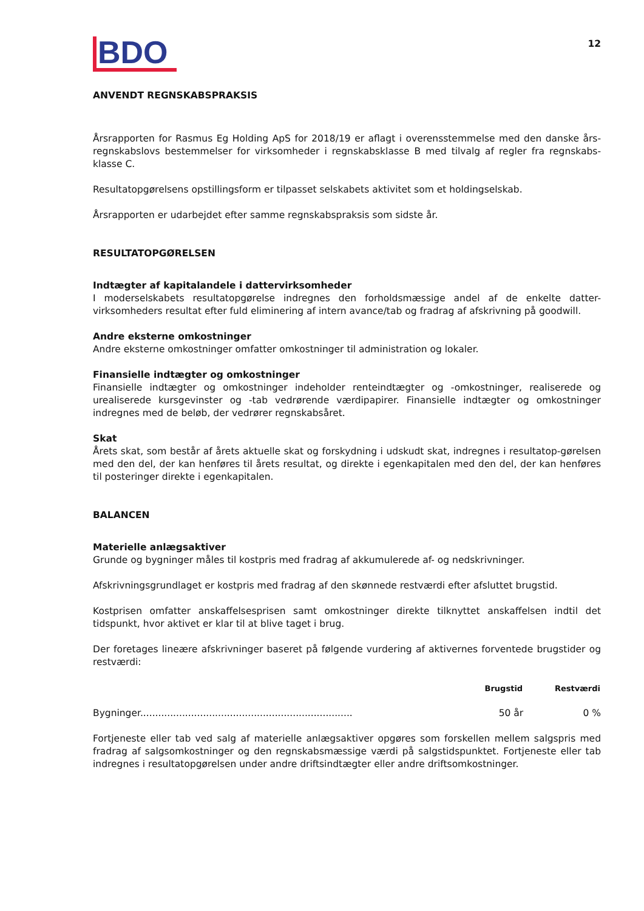BDO 12
ANVENDT REGNSKABSPRAKSIS
Årsrapporten for Rasmus Eg Holding ApS for 2018/19 er aflagt i overensstemmelse med den danske års-regnskabslovs bestemmelser for virksomheder i regnskabsklasse B med tilvalg af regler fra regnskabs-klasse C.
Resultatopgørelsens opstillingsform er tilpasset selskabets aktivitet som et holdingselskab.
Årsrapporten er udarbejdet efter samme regnskabspraksis som sidste år.
RESULTATOPGØRELSEN
Indtægter af kapitalandele i dattervirksomheder
I moderselskabets resultatopgørelse indregnes den forholdsmæssige andel af de enkelte datter-virksomheders resultat efter fuld eliminering af intern avance/tab og fradrag af afskrivning på goodwill.
Andre eksterne omkostninger
Andre eksterne omkostninger omfatter omkostninger til administration og lokaler.
Finansielle indtægter og omkostninger
Finansielle indtægter og omkostninger indeholder renteindtægter og -omkostninger, realiserede og urealiserede kursgevinster og -tab vedrørende værdipapirer. Finansielle indtægter og omkostninger indregnes med de beløb, der vedrører regnskabsåret.
Skat
Årets skat, som består af årets aktuelle skat og forskydning i udskudt skat, indregnes i resultatop-gørelsen med den del, der kan henføres til årets resultat, og direkte i egenkapitalen med den del, der kan henføres til posteringer direkte i egenkapitalen.
BALANCEN
Materielle anlægsaktiver
Grunde og bygninger måles til kostpris med fradrag af akkumulerede af- og nedskrivninger.
Afskrivningsgrundlaget er kostpris med fradrag af den skønnede restværdi efter afsluttet brugstid.
Kostprisen omfatter anskaffelsesprisen samt omkostninger direkte tilknyttet anskaffelsen indtil det tidspunkt, hvor aktivet er klar til at blive taget i brug.
Der foretages lineære afskrivninger baseret på følgende vurdering af aktivernes forventede brugstider og restværdi:
| | Brugstid | Restværdi |
| --- | --- | --- |
| Bygninger....................................................................... | 50 år | 0 % |
Fortjeneste eller tab ved salg af materielle anlægsaktiver opgøres som forskellen mellem salgspris med fradrag af salgsomkostninger og den regnskabsmæssige værdi på salgstidspunktet. Fortjeneste eller tab indregnes i resultatopgørelsen under andre driftsindtægter eller andre driftsomkostninger.